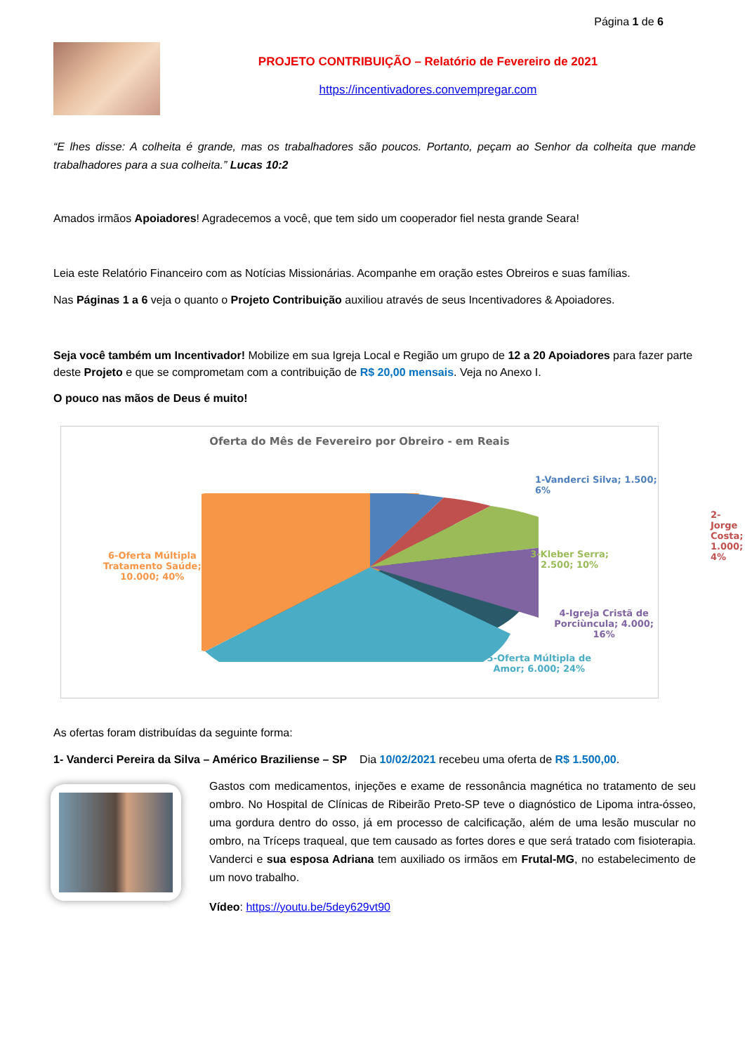Página 1 de 6
PROJETO CONTRIBUIÇÃO – Relatório de Fevereiro de 2021
https://incentivadores.convempregar.com
“E lhes disse: A colheita é grande, mas os trabalhadores são poucos. Portanto, peçam ao Senhor da colheita que mande trabalhadores para a sua colheita.” Lucas 10:2
Amados irmãos Apoiadores! Agradecemos a você, que tem sido um cooperador fiel nesta grande Seara!
Leia este Relatório Financeiro com as Notícias Missionárias. Acompanhe em oração estes Obreiros e suas famílias.
Nas Páginas 1 a 6 veja o quanto o Projeto Contribuição auxiliou através de seus Incentivadores & Apoiadores.
Seja você também um Incentivador! Mobilize em sua Igreja Local e Região um grupo de 12 a 20 Apoiadores para fazer parte deste Projeto e que se comprometam com a contribuição de R$ 20,00 mensais. Veja no Anexo I.
O pouco nas mãos de Deus é muito!
Oferta do Mês de Fevereiro por Obreiro - em Reais
1-Vanderci Silva; 1.500; 6%
2-Jorge Costa; 1.000; 4%
3-Kleber Serra;
2.500; 10%
4-Igreja Cristã de
Porciùncula; 4.000;
16%
6-Oferta Múltipla
Tratamento Saúde;
10.000; 40%
5-Oferta Múltipla de
Amor; 6.000; 24%
As ofertas foram distribuídas da seguinte forma:
1- Vanderci Pereira da Silva – Américo Braziliense – SP Dia 10/02/2021 recebeu uma oferta de R$ 1.500,00.
Gastos com medicamentos, injeções e exame de ressonância magnética no tratamento de seu ombro. No Hospital de Clínicas de Ribeirão Preto-SP teve o diagnóstico de Lipoma intra-ósseo, uma gordura dentro do osso, já em processo de calcificação, além de uma lesão muscular no ombro, na Tríceps traqueal, que tem causado as fortes dores e que será tratado com fisioterapia. Vanderci e sua esposa Adriana tem auxiliado os irmãos em Frutal-MG, no estabelecimento de um novo trabalho.
Vídeo: https://youtu.be/5dey629vt90